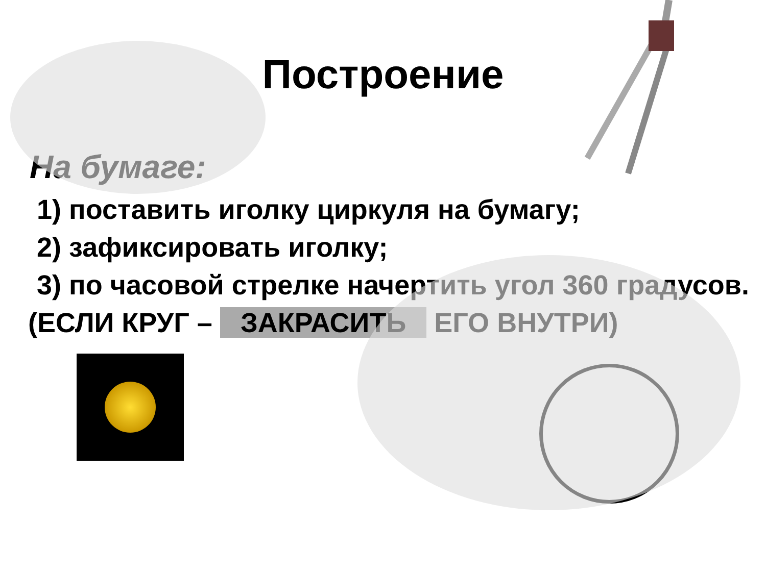Построение
На бумаге:
1) поставить иголку циркуля на бумагу;
2) зафиксировать иголку;
3) по часовой стрелке начертить угол 360 градусов.
(ЕСЛИ КРУГ – ЗАКРАСИТЬ ЕГО ВНУТРИ)